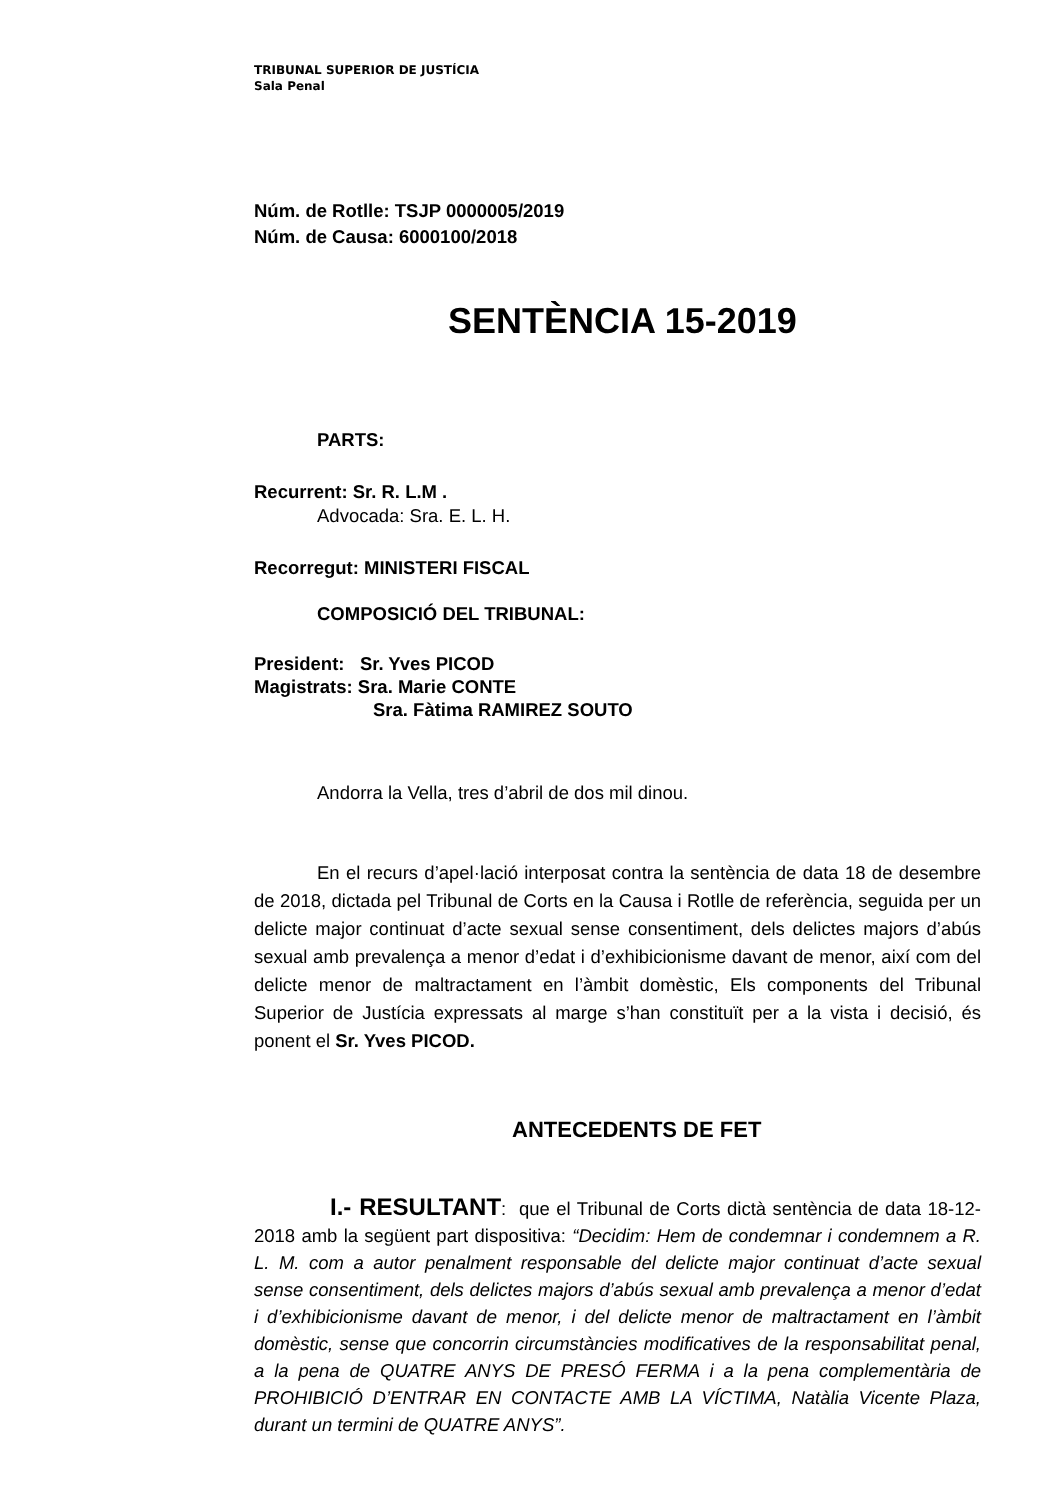TRIBUNAL SUPERIOR DE JUSTÍCIA
Sala Penal
Núm. de Rotlle: TSJP 0000005/2019
Núm. de Causa: 6000100/2018
SENTÈNCIA 15-2019
PARTS:
Recurrent: Sr. R. L.M .
Advocada: Sra. E. L. H.
Recorregut: MINISTERI FISCAL
COMPOSICIÓ DEL TRIBUNAL:
President: Sr. Yves PICOD
Magistrats: Sra. Marie CONTE
Sra. Fàtima RAMIREZ SOUTO
Andorra la Vella, tres d’abril de dos mil dinou.
En el recurs d’apel·lació interposat contra la sentència de data 18 de desembre de 2018, dictada pel Tribunal de Corts en la Causa i Rotlle de referència, seguida per un delicte major continuat d’acte sexual sense consentiment, dels delictes majors d’abús sexual amb prevalença a menor d’edat i d’exhibicionisme davant de menor, així com del delicte menor de maltractament en l’àmbit domèstic, Els components del Tribunal Superior de Justícia expressats al marge s’han constituït per a la vista i decisió, és ponent el Sr. Yves PICOD.
ANTECEDENTS DE FET
I.- RESULTANT: que el Tribunal de Corts dictà sentència de data 18-12-2018 amb la següent part dispositiva: “Decidim: Hem de condemnar i condemnem a R. L. M. com a autor penalment responsable del delicte major continuat d’acte sexual sense consentiment, dels delictes majors d’abús sexual amb prevalença a menor d’edat i d’exhibicionisme davant de menor, i del delicte menor de maltractament en l’àmbit domèstic, sense que concorrin circumstàncies modificatives de la responsabilitat penal, a la pena de QUATRE ANYS DE PRESÓ FERMA i a la pena complementària de PROHIBICIÓ D’ENTRAR EN CONTACTE AMB LA VÍCTIMA, Natàlia Vicente Plaza, durant un termini de QUATRE ANYS”.